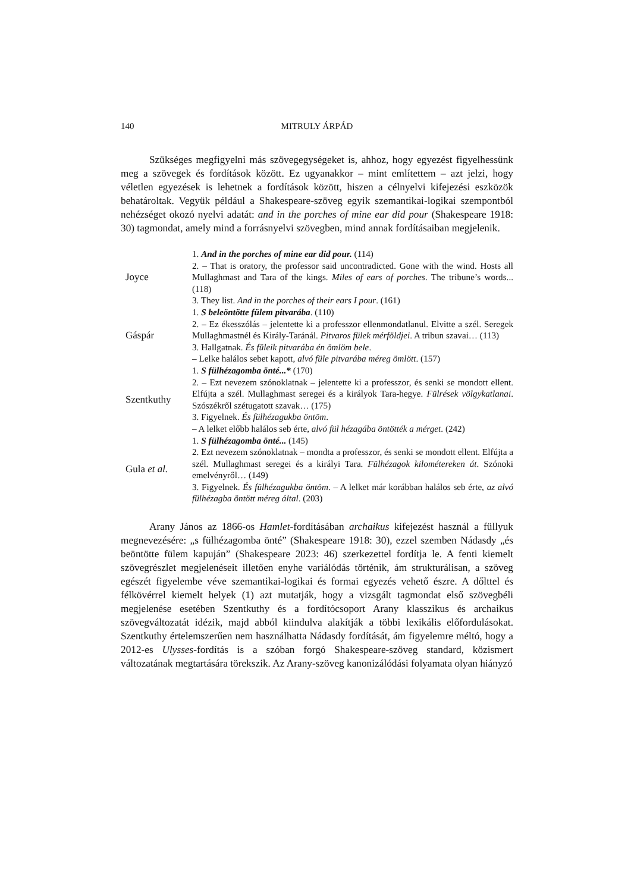140 MITRULY ÁRPÁD
Szükséges megfigyelni más szövegegységeket is, ahhoz, hogy egyezést figyelhessünk meg a szövegek és fordítások között. Ez ugyanakkor – mint említettem – azt jelzi, hogy véletlen egyezések is lehetnek a fordítások között, hiszen a célnyelvi kifejezési eszközök behatároltak. Vegyük például a Shakespeare-szöveg egyik szemantikai-logikai szempontból nehézséget okozó nyelvi adatát: and in the porches of mine ear did pour (Shakespeare 1918: 30) tagmondat, amely mind a forrásnyelvi szövegben, mind annak fordításaiban megjelenik.
| Joyce | 1. And in the porches of mine ear did pour. (114) 2. – That is oratory, the professor said uncontradicted. Gone with the wind. Hosts all Mullaghmast and Tara of the kings. Miles of ears of porches . The tribune’s words... (118) 3. They list. And in the porches of their ears I pour . (161) |
| Gáspár | 1. S beleöntötte fülem pitvarába . (110) 2. – Ez ékesszólás – jelentette ki a professzor ellenmondatlanul. Elvitte a szél. Seregek Mullaghmastnél és Király-Taránál. Pitvaros fülek mérföldjei . A tribun szavai… (113) 3. Hallgatnak. És füleik pitvarába én ömlöm bele . – Lelke halálos sebet kapott, alvó füle pitvarába méreg ömlött . (157) |
| Szentkuthy | 1. S fülhézagomba önté...* (170) 2. – Ezt nevezem szónoklatnak – jelentette ki a professzor, és senki se mondott ellent. Elfújta a szél. Mullaghmast seregei és a királyok Tara-hegye. Fülrések völgykatlanai . Szószékről szétugatott szavak… (175) 3. Figyelnek. És fülhézagukba öntöm . – A lelket előbb halálos seb érte, alvó fül hézagába öntötték a mérget . (242) |
| Gula et al. | 1. S fülhézagomba önté... (145) 2. Ezt nevezem szónoklatnak – mondta a professzor, és senki se mondott ellent. Elfújta a szél. Mullaghmast seregei és a királyi Tara. Fülhézagok kilométereken át . Szónoki emelvényről… (149) 3. Figyelnek. És fülhézagukba öntöm . – A lelket már korábban halálos seb érte, az alvó fülhézagba öntött méreg által . (203) |
Arany János az 1866-os Hamlet-fordításában archaikus kifejezést használ a füllyuk megnevezésére: „s fülhézagomba önté” (Shakespeare 1918: 30), ezzel szemben Nádasdy „és beöntötte fülem kapuján” (Shakespeare 2023: 46) szerkezettel fordítja le. A fenti kiemelt szövegrészlet megjelenéseit illetően enyhe variálódás történik, ám strukturálisan, a szöveg egészét figyelembe véve szemantikai-logikai és formai egyezés vehető észre. A dőlttel és félkövérrel kiemelt helyek (1) azt mutatják, hogy a vizsgált tagmondat első szövegbéli megjelenése esetében Szentkuthy és a fordítócsoport Arany klasszikus és archaikus szövegváltozatát idézik, majd abból kiindulva alakítják a többi lexikális előfordulásokat. Szentkuthy értelemszerűen nem használhatta Nádasdy fordítását, ám figyelemre méltó, hogy a 2012-es Ulysses-fordítás is a szóban forgó Shakespeare-szöveg standard, közismert változatának megtartására törekszik. Az Arany-szöveg kanonizálódási folyamata olyan hiányzó